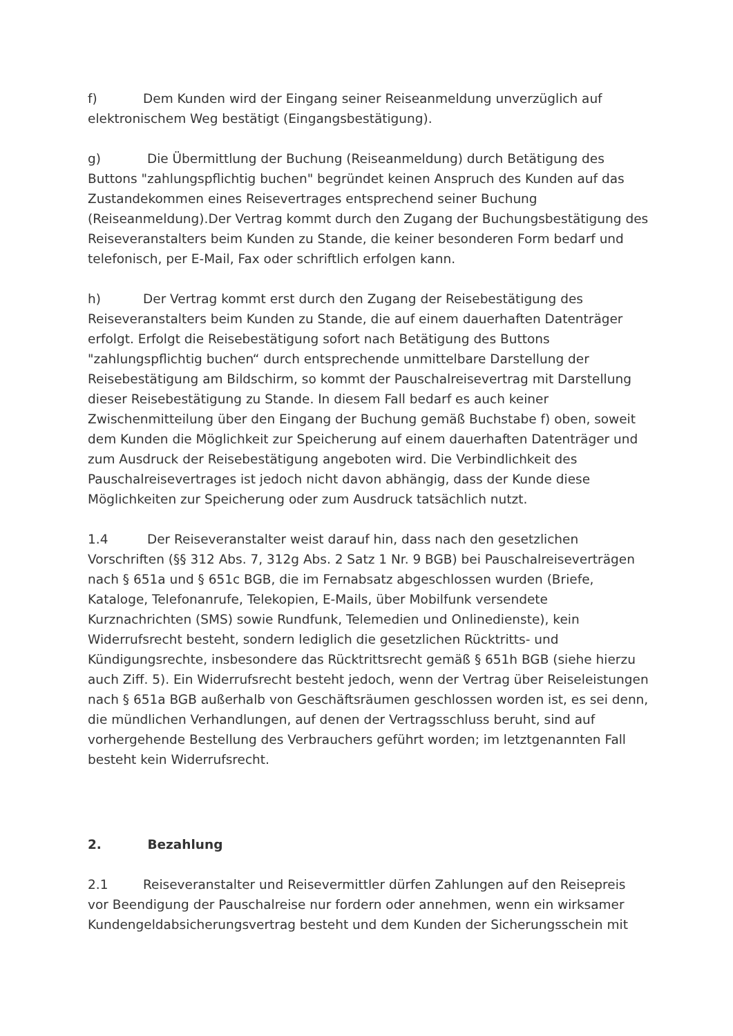f) Dem Kunden wird der Eingang seiner Reiseanmeldung unverzüglich auf elektronischem Weg bestätigt (Eingangsbestätigung).
g) Die Übermittlung der Buchung (Reiseanmeldung) durch Betätigung des Buttons "zahlungspflichtig buchen" begründet keinen Anspruch des Kunden auf das Zustandekommen eines Reisevertrages entsprechend seiner Buchung (Reiseanmeldung).Der Vertrag kommt durch den Zugang der Buchungsbestätigung des Reiseveranstalters beim Kunden zu Stande, die keiner besonderen Form bedarf und telefonisch, per E-Mail, Fax oder schriftlich erfolgen kann.
h) Der Vertrag kommt erst durch den Zugang der Reisebestätigung des Reiseveranstalters beim Kunden zu Stande, die auf einem dauerhaften Datenträger erfolgt. Erfolgt die Reisebestätigung sofort nach Betätigung des Buttons "zahlungspflichtig buchen“ durch entsprechende unmittelbare Darstellung der Reisebestätigung am Bildschirm, so kommt der Pauschalreisevertrag mit Darstellung dieser Reisebestätigung zu Stande. In diesem Fall bedarf es auch keiner Zwischenmitteilung über den Eingang der Buchung gemäß Buchstabe f) oben, soweit dem Kunden die Möglichkeit zur Speicherung auf einem dauerhaften Datenträger und zum Ausdruck der Reisebestätigung angeboten wird. Die Verbindlichkeit des Pauschalreisevertrages ist jedoch nicht davon abhängig, dass der Kunde diese Möglichkeiten zur Speicherung oder zum Ausdruck tatsächlich nutzt.
1.4 Der Reiseveranstalter weist darauf hin, dass nach den gesetzlichen Vorschriften (§§ 312 Abs. 7, 312g Abs. 2 Satz 1 Nr. 9 BGB) bei Pauschalreiseverträgen nach § 651a und § 651c BGB, die im Fernabsatz abgeschlossen wurden (Briefe, Kataloge, Telefonanrufe, Telekopien, E-Mails, über Mobilfunk versendete Kurznachrichten (SMS) sowie Rundfunk, Telemedien und Onlinedienste), kein Widerrufsrecht besteht, sondern lediglich die gesetzlichen Rücktritts- und Kündigungsrechte, insbesondere das Rücktrittsrecht gemäß § 651h BGB (siehe hierzu auch Ziff. 5). Ein Widerrufsrecht besteht jedoch, wenn der Vertrag über Reiseleistungen nach § 651a BGB außerhalb von Geschäftsräumen geschlossen worden ist, es sei denn, die mündlichen Verhandlungen, auf denen der Vertragsschluss beruht, sind auf vorhergehende Bestellung des Verbrauchers geführt worden; im letztgenannten Fall besteht kein Widerrufsrecht.
2. Bezahlung
2.1 Reiseveranstalter und Reisevermittler dürfen Zahlungen auf den Reisepreis vor Beendigung der Pauschalreise nur fordern oder annehmen, wenn ein wirksamer Kundengeldabsicherungsvertrag besteht und dem Kunden der Sicherungsschein mit